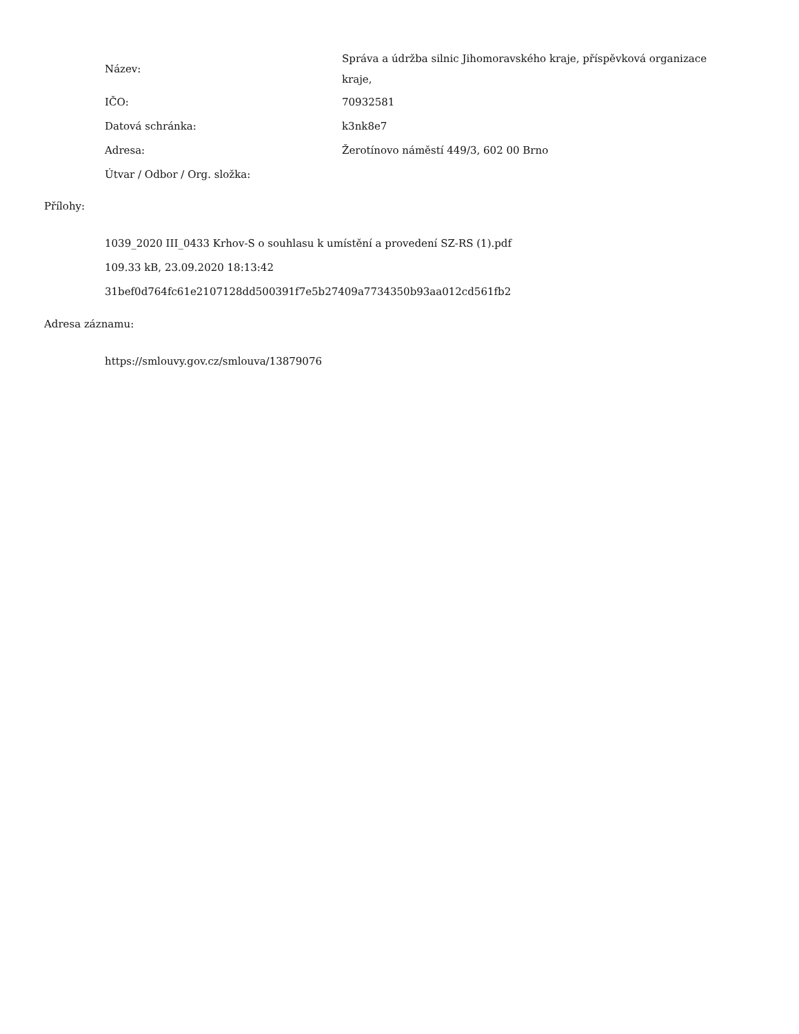| Název: | Správa a údržba silnic Jihomoravského kraje, příspěvková organizace kraje, |
| IČO: | 70932581 |
| Datová schránka: | k3nk8e7 |
| Adresa: | Žerotínovo náměstí 449/3, 602 00 Brno |
| Útvar / Odbor / Org. složka: | |
Přílohy:
1039_2020 III_0433 Krhov-S o souhlasu k umístění a provedení SZ-RS (1).pdf
109.33 kB, 23.09.2020 18:13:42
31bef0d764fc61e2107128dd500391f7e5b27409a7734350b93aa012cd561fb2
Adresa záznamu:
https://smlouvy.gov.cz/smlouva/13879076